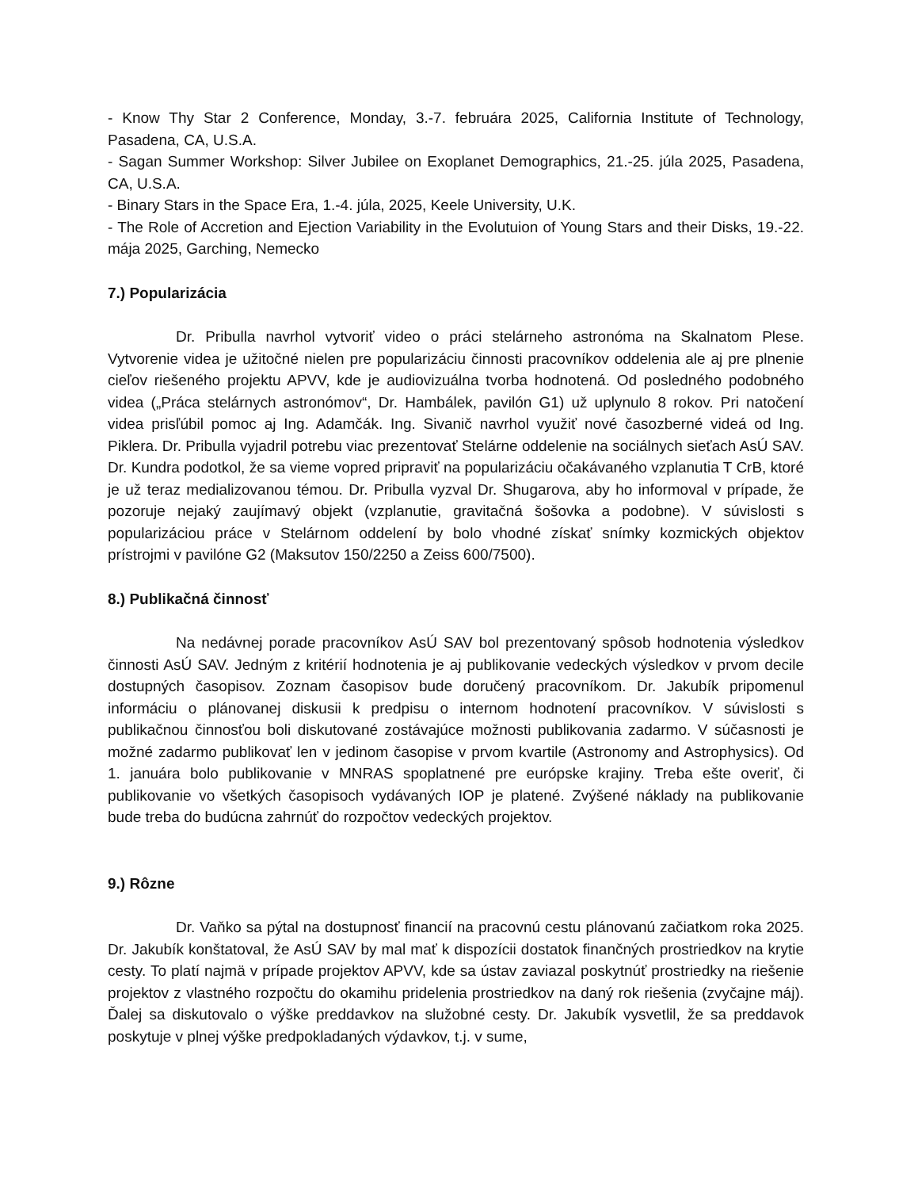- Know Thy Star 2 Conference, Monday, 3.-7. februára 2025, California Institute of Technology, Pasadena, CA, U.S.A.
- Sagan Summer Workshop: Silver Jubilee on Exoplanet Demographics, 21.-25. júla 2025, Pasadena, CA, U.S.A.
- Binary Stars in the Space Era, 1.-4. júla, 2025, Keele University, U.K.
- The Role of Accretion and Ejection Variability in the Evolutuion of Young Stars and their Disks, 19.-22. mája 2025, Garching, Nemecko
7.) Popularizácia
Dr. Pribulla navrhol vytvoriť video o práci stelárneho astronóma na Skalnatom Plese. Vytvorenie videa je užitočné nielen pre popularizáciu činnosti pracovníkov oddelenia ale aj pre plnenie cieľov riešeného projektu APVV, kde je audiovizuálna tvorba hodnotená. Od posledného podobného videa („Práca stelárnych astronómov“, Dr. Hambálek, pavilón G1) už uplynulo 8 rokov. Pri natočení videa prisľúbil pomoc aj Ing. Adamčák. Ing. Sivanič navrhol využiť nové časozberné videá od Ing. Piklera. Dr. Pribulla vyjadril potrebu viac prezentovať Stelárne oddelenie na sociálnych sieťach AsÚ SAV. Dr. Kundra podotkol, že sa vieme vopred pripraviť na popularizáciu očakávaného vzplanutia T CrB, ktoré je už teraz medializovanou témou. Dr. Pribulla vyzval Dr. Shugarova, aby ho informoval v prípade, že pozoruje nejaký zaujímavý objekt (vzplanutie, gravitačná šošovka a podobne). V súvislosti s popularizáciou práce v Stelárnom oddelení by bolo vhodné získať snímky kozmických objektov prístrojmi v pavilóne G2 (Maksutov 150/2250 a Zeiss 600/7500).
8.) Publikačná činnosť
Na nedávnej porade pracovníkov AsÚ SAV bol prezentovaný spôsob hodnotenia výsledkov činnosti AsÚ SAV. Jedným z kritérií hodnotenia je aj publikovanie vedeckých výsledkov v prvom decile dostupných časopisov. Zoznam časopisov bude doručený pracovníkom. Dr. Jakubík pripomenul informáciu o plánovanej diskusii k predpisu o internom hodnotení pracovníkov. V súvislosti s publikačnou činnosťou boli diskutované zostávajúce možnosti publikovania zadarmo. V súčasnosti je možné zadarmo publikovať len v jedinom časopise v prvom kvartile (Astronomy and Astrophysics). Od 1. januára bolo publikovanie v MNRAS spoplatnené pre európske krajiny. Treba ešte overiť, či publikovanie vo všetkých časopisoch vydávaných IOP je platené. Zvýšené náklady na publikovanie bude treba do budúcna zahrnúť do rozpočtov vedeckých projektov.
9.) Rôzne
Dr. Vaňko sa pýtal na dostupnosť financií na pracovnú cestu plánovanú začiatkom roka 2025. Dr. Jakubík konštatoval, že AsÚ SAV by mal mať k dispozícii dostatok finančných prostriedkov na krytie cesty. To platí najmä v prípade projektov APVV, kde sa ústav zaviazal poskytnúť prostriedky na riešenie projektov z vlastného rozpočtu do okamihu pridelenia prostriedkov na daný rok riešenia (zvyčajne máj). Ďalej sa diskutovalo o výške preddavkov na služobné cesty. Dr. Jakubík vysvetlil, že sa preddavok poskytuje v plnej výške predpokladaných výdavkov, t.j. v sume,